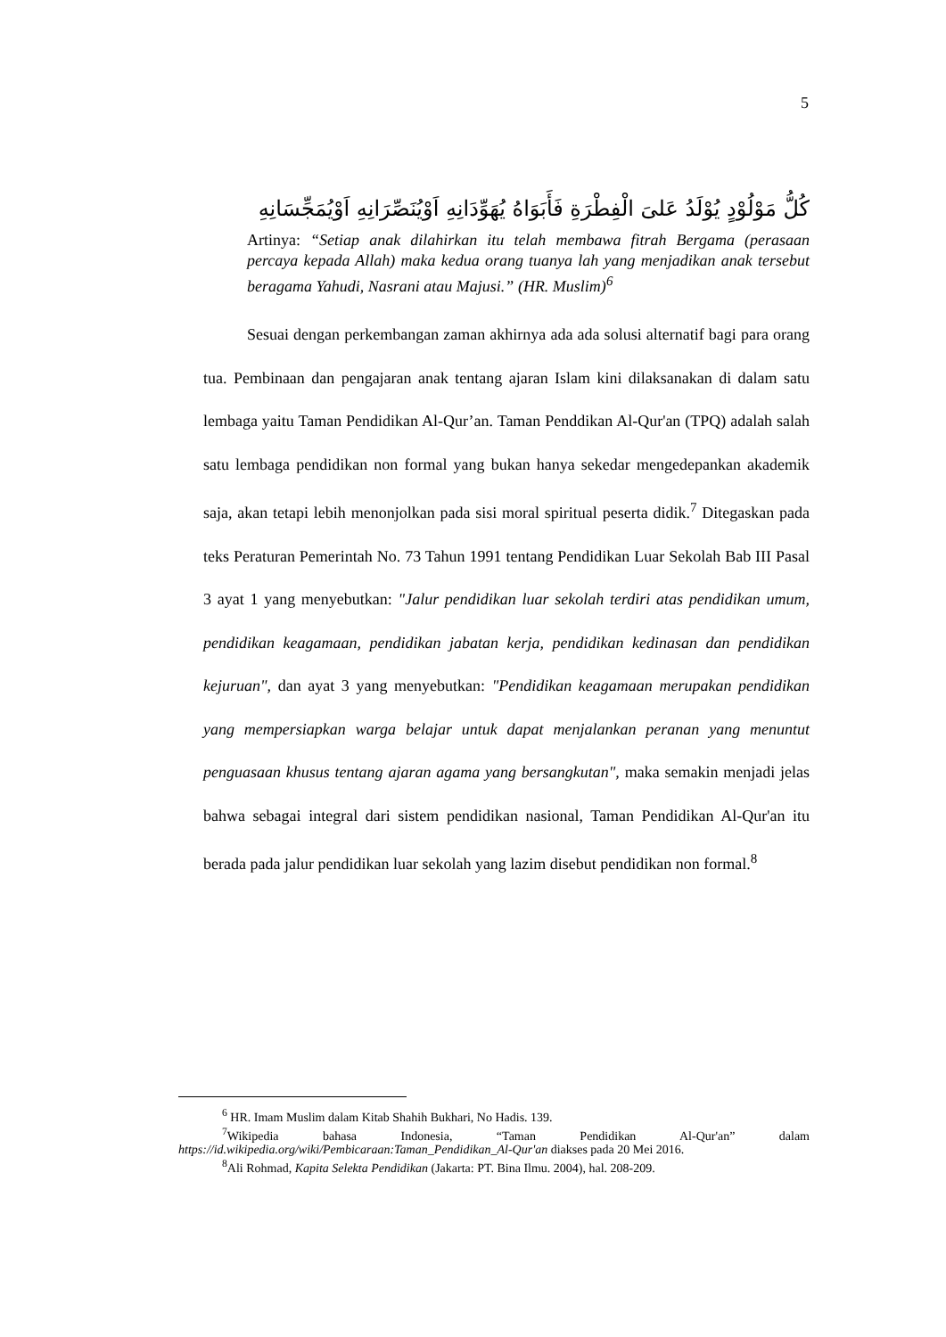5
كُلُّ مَوْلُوْدٍ يُوْلَدُ عَلىَ الْفِطْرَةِ فَأَبَوَاهُ يُهَوِّدَانِهِ اَوْيُنَصِّرَانِهِ اَوْيُمَجِّسَانِهِ
Artinya: “Setiap anak dilahirkan itu telah membawa fitrah Bergama (perasaan percaya kepada Allah) maka kedua orang tuanya lah yang menjadikan anak tersebut beragama Yahudi, Nasrani atau Majusi.” (HR. Muslim)<sup>6</sup>
Sesuai dengan perkembangan zaman akhirnya ada ada solusi alternatif bagi para orang tua. Pembinaan dan pengajaran anak tentang ajaran Islam kini dilaksanakan di dalam satu lembaga yaitu Taman Pendidikan Al-Qur’an. Taman Penddikan Al-Qur'an (TPQ) adalah salah satu lembaga pendidikan non formal yang bukan hanya sekedar mengedepankan akademik saja, akan tetapi lebih menonjolkan pada sisi moral spiritual peserta didik.<sup>7</sup> Ditegaskan pada teks Peraturan Pemerintah No. 73 Tahun 1991 tentang Pendidikan Luar Sekolah Bab III Pasal 3 ayat 1 yang menyebutkan: "Jalur pendidikan luar sekolah terdiri atas pendidikan umum, pendidikan keagamaan, pendidikan jabatan kerja, pendidikan kedinasan dan pendidikan kejuruan", dan ayat 3 yang menyebutkan: "Pendidikan keagamaan merupakan pendidikan yang mempersiapkan warga belajar untuk dapat menjalankan peranan yang menuntut penguasaan khusus tentang ajaran agama yang bersangkutan", maka semakin menjadi jelas bahwa sebagai integral dari sistem pendidikan nasional, Taman Pendidikan Al-Qur'an itu berada pada jalur pendidikan luar sekolah yang lazim disebut pendidikan non formal.<sup>8</sup>
<sup>6</sup> HR. Imam Muslim dalam Kitab Shahih Bukhari, No Hadis. 139.
<sup>7</sup> Wikipedia bahasa Indonesia, “Taman Pendidikan Al-Qur'an” dalam https://id.wikipedia.org/wiki/Pembicaraan:Taman_Pendidikan_Al-Qur'an diakses pada 20 Mei 2016.
<sup>8</sup> Ali Rohmad, Kapita Selekta Pendidikan (Jakarta: PT. Bina Ilmu. 2004), hal. 208-209.